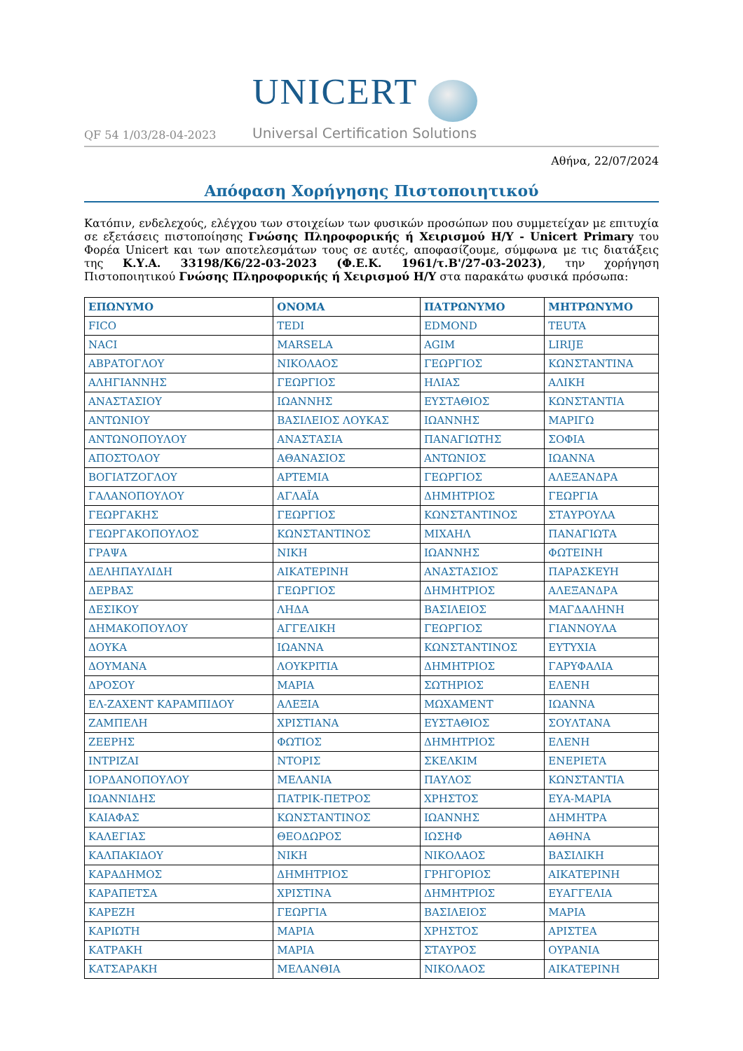QF 54 1/03/28-04-2023
UNICERT
Universal Certification Solutions
Αθήνα, 22/07/2024
Απόφαση Χορήγησης Πιστοποιητικού
Κατόπιν, ενδελεχούς, ελέγχου των στοιχείων των φυσικών προσώπων που συμμετείχαν με επιτυχία σε εξετάσεις πιστοποίησης Γνώσης Πληροφορικής ή Χειρισμού Η/Υ - Unicert Primary του Φορέα Unicert και των αποτελεσμάτων τους σε αυτές, αποφασίζουμε, σύμφωνα με τις διατάξεις της Κ.Υ.Α. 33198/Κ6/22-03-2023 (Φ.Ε.Κ. 1961/τ.Β'/27-03-2023), την χορήγηση Πιστοποιητικού Γνώσης Πληροφορικής ή Χειρισμού Η/Υ στα παρακάτω φυσικά πρόσωπα:
| ΕΠΩΝΥΜΟ | ΟΝΟΜΑ | ΠΑΤΡΩΝΥΜΟ | ΜΗΤΡΩΝΥΜΟ |
| --- | --- | --- | --- |
| FICO | TEDI | EDMOND | TEUTA |
| NACI | MARSELA | AGIM | LIRIJE |
| ΑΒΡΑΤΟΓΛΟΥ | ΝΙΚΟΛΑΟΣ | ΓΕΩΡΓΙΟΣ | ΚΩΝΣΤΑΝΤΙΝΑ |
| ΑΛΗΓΙΑΝΝΗΣ | ΓΕΩΡΓΙΟΣ | ΗΛΙΑΣ | ΑΛΙΚΗ |
| ΑΝΑΣΤΑΣΙΟΥ | ΙΩΑΝΝΗΣ | ΕΥΣΤΑΘΙΟΣ | ΚΩΝΣΤΑΝΤΙΑ |
| ΑΝΤΩΝΙΟΥ | ΒΑΣΙΛΕΙΟΣ ΛΟΥΚΑΣ | ΙΩΑΝΝΗΣ | ΜΑΡΙΓΩ |
| ΑΝΤΩΝΟΠΟΥΛΟΥ | ΑΝΑΣΤΑΣΙΑ | ΠΑΝΑΓΙΩΤΗΣ | ΣΟΦΙΑ |
| ΑΠΟΣΤΟΛΟΥ | ΑΘΑΝΑΣΙΟΣ | ΑΝΤΩΝΙΟΣ | ΙΩΑΝΝΑ |
| ΒΟΓΙΑΤΖΟΓΛΟΥ | ΑΡΤΕΜΙΑ | ΓΕΩΡΓΙΟΣ | ΑΛΕΞΑΝΔΡΑ |
| ΓΑΛΑΝΟΠΟΥΛΟΥ | ΑΓΛΑΪΑ | ΔΗΜΗΤΡΙΟΣ | ΓΕΩΡΓΙΑ |
| ΓΕΩΡΓΑΚΗΣ | ΓΕΩΡΓΙΟΣ | ΚΩΝΣΤΑΝΤΙΝΟΣ | ΣΤΑΥΡΟΥΛΑ |
| ΓΕΩΡΓΑΚΟΠΟΥΛΟΣ | ΚΩΝΣΤΑΝΤΙΝΟΣ | ΜΙΧΑΗΛ | ΠΑΝΑΓΙΩΤΑ |
| ΓΡΑΨΑ | ΝΙΚΗ | ΙΩΑΝΝΗΣ | ΦΩΤΕΙΝΗ |
| ΔΕΛΗΠΑΥΛΙΔΗ | ΑΙΚΑΤΕΡΙΝΗ | ΑΝΑΣΤΑΣΙΟΣ | ΠΑΡΑΣΚΕΥΗ |
| ΔΕΡΒΑΣ | ΓΕΩΡΓΙΟΣ | ΔΗΜΗΤΡΙΟΣ | ΑΛΕΞΑΝΔΡΑ |
| ΔΕΣΙΚΟΥ | ΛΗΔΑ | ΒΑΣΙΛΕΙΟΣ | ΜΑΓΔΑΛΗΝΗ |
| ΔΗΜΑΚΟΠΟΥΛΟΥ | ΑΓΓΕΛΙΚΗ | ΓΕΩΡΓΙΟΣ | ΓΙΑΝΝΟΥΛΑ |
| ΔΟΥΚΑ | ΙΩΑΝΝΑ | ΚΩΝΣΤΑΝΤΙΝΟΣ | ΕΥΤΥΧΙΑ |
| ΔΟΥΜΑΝΑ | ΛΟΥΚΡΙΤΙΑ | ΔΗΜΗΤΡΙΟΣ | ΓΑΡΥΦΑΛΙΑ |
| ΔΡΟΣΟΥ | ΜΑΡΙΑ | ΣΩΤΗΡΙΟΣ | ΕΛΕΝΗ |
| ΕΛ-ΖΑΧΕΝΤ ΚΑΡΑΜΠΙΔΟΥ | ΑΛΕΞΙΑ | ΜΩΧΑΜΕΝΤ | ΙΩΑΝΝΑ |
| ΖΑΜΠΕΛΗ | ΧΡΙΣΤΙΑΝΑ | ΕΥΣΤΑΘΙΟΣ | ΣΟΥΛΤΑΝΑ |
| ΖΕΕΡΗΣ | ΦΩΤΙΟΣ | ΔΗΜΗΤΡΙΟΣ | ΕΛΕΝΗ |
| ΙΝΤΡΙΖΑΙ | ΝΤΟΡΙΣ | ΣΚΕΛΚΙΜ | ΕΝΕΡΙΕΤΑ |
| ΙΟΡΔΑΝΟΠΟΥΛΟΥ | ΜΕΛΑΝΙΑ | ΠΑΥΛΟΣ | ΚΩΝΣΤΑΝΤΙΑ |
| ΙΩΑΝΝΙΔΗΣ | ΠΑΤΡΙΚ-ΠΕΤΡΟΣ | ΧΡΗΣΤΟΣ | ΕΥΑ-ΜΑΡΙΑ |
| ΚΑΙΑΦΑΣ | ΚΩΝΣΤΑΝΤΙΝΟΣ | ΙΩΑΝΝΗΣ | ΔΗΜΗΤΡΑ |
| ΚΑΛΕΓΙΑΣ | ΘΕΟΔΩΡΟΣ | ΙΩΣΗΦ | ΑΘΗΝΑ |
| ΚΑΛΠΑΚΙΔΟΥ | ΝΙΚΗ | ΝΙΚΟΛΑΟΣ | ΒΑΣΙΛΙΚΗ |
| ΚΑΡΑΔΗΜΟΣ | ΔΗΜΗΤΡΙΟΣ | ΓΡΗΓΟΡΙΟΣ | ΑΙΚΑΤΕΡΙΝΗ |
| ΚΑΡΑΠΕΤΣΑ | ΧΡΙΣΤΙΝΑ | ΔΗΜΗΤΡΙΟΣ | ΕΥΑΓΓΕΛΙΑ |
| ΚΑΡΕΖΗ | ΓΕΩΡΓΙΑ | ΒΑΣΙΛΕΙΟΣ | ΜΑΡΙΑ |
| ΚΑΡΙΩΤΗ | ΜΑΡΙΑ | ΧΡΗΣΤΟΣ | ΑΡΙΣΤΕΑ |
| ΚΑΤΡΑΚΗ | ΜΑΡΙΑ | ΣΤΑΥΡΟΣ | ΟΥΡΑΝΙΑ |
| ΚΑΤΣΑΡΑΚΗ | ΜΕΛΑΝΘΙΑ | ΝΙΚΟΛΑΟΣ | ΑΙΚΑΤΕΡΙΝΗ |